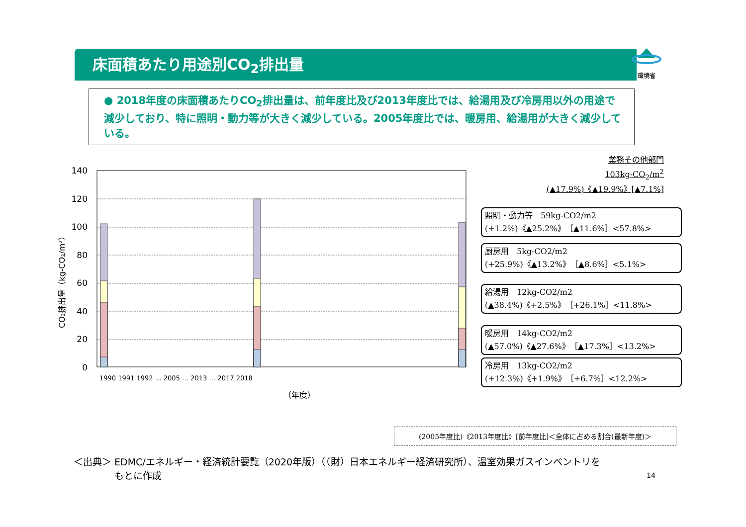床面積あたり用途別CO<sub>2</sub>排出量
環境省
● 2018年度の床面積あたりCO<sub>2</sub>排出量は、前年度比及び2013年度比では、給湯用及び冷房用以外の用途で減少しており、特に照明・動力等が大きく減少している。2005年度比では、暖房用、給湯用が大きく減少している。
業務その他部門
103kg-CO<sub>2</sub>/m<sup>2</sup>
(▲17.9%)《▲19.9%》[▲7.1%]
CO₂排出量（kg-CO₂/m²）
140
120
100
80
60
40
20
0
（年度）
1990 1991 1992 … 2005 … 2013 … 2017 2018
照明・動力等　59kg-CO2/m2
(+1.2%)《▲25.2%》［▲11.6%］<57.8%>
厨房用　5kg-CO2/m2
(+25.9%)《▲13.2%》［▲8.6%］<5.1%>
給湯用　12kg-CO2/m2
(▲38.4%)《+2.5%》［+26.1%］<11.8%>
暖房用　14kg-CO2/m2
(▲57.0%)《▲27.6%》［▲17.3%］<13.2%>
冷房用　13kg-CO2/m2
(+12.3%)《+1.9%》［+6.7%］<12.2%>
(2005年度比)《2013年度比》[前年度比]＜全体に占める割合(最新年度)＞
＜出典＞ EDMC/エネルギー・経済統計要覧（2020年版）（（財）日本エネルギー経済研究所）、温室効果ガスインベントリを
　　　　 もとに作成
14